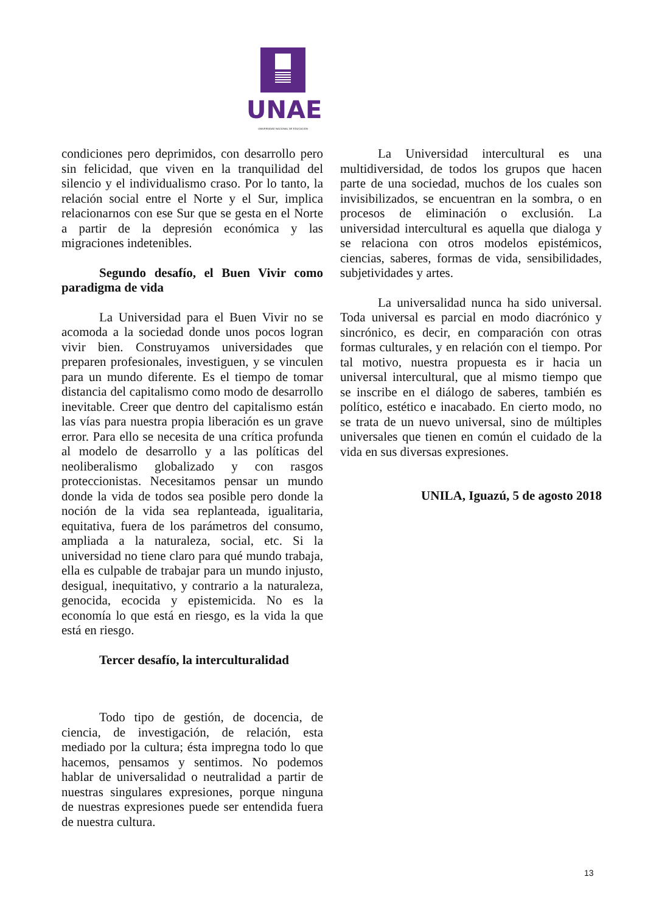UNAE
UNIVERSIDAD NACIONAL DE EDUCACIÓN
condiciones pero deprimidos, con desarrollo pero sin felicidad, que viven en la tranquilidad del silencio y el individualismo craso. Por lo tanto, la relación social entre el Norte y el Sur, implica relacionarnos con ese Sur que se gesta en el Norte a partir de la depresión económica y las migraciones indetenibles.
Segundo desafío, el Buen Vivir como paradigma de vida
La Universidad para el Buen Vivir no se acomoda a la sociedad donde unos pocos logran vivir bien. Construyamos universidades que preparen profesionales, investiguen, y se vinculen para un mundo diferente. Es el tiempo de tomar distancia del capitalismo como modo de desarrollo inevitable. Creer que dentro del capitalismo están las vías para nuestra propia liberación es un grave error. Para ello se necesita de una crítica profunda al modelo de desarrollo y a las políticas del neoliberalismo globalizado y con rasgos proteccionistas. Necesitamos pensar un mundo donde la vida de todos sea posible pero donde la noción de la vida sea replanteada, igualitaria, equitativa, fuera de los parámetros del consumo, ampliada a la naturaleza, social, etc. Si la universidad no tiene claro para qué mundo trabaja, ella es culpable de trabajar para un mundo injusto, desigual, inequitativo, y contrario a la naturaleza, genocida, ecocida y epistemicida. No es la economía lo que está en riesgo, es la vida la que está en riesgo.
Tercer desafío, la interculturalidad
Todo tipo de gestión, de docencia, de ciencia, de investigación, de relación, esta mediado por la cultura; ésta impregna todo lo que hacemos, pensamos y sentimos. No podemos hablar de universalidad o neutralidad a partir de nuestras singulares expresiones, porque ninguna de nuestras expresiones puede ser entendida fuera de nuestra cultura.
La Universidad intercultural es una multidiversidad, de todos los grupos que hacen parte de una sociedad, muchos de los cuales son invisibilizados, se encuentran en la sombra, o en procesos de eliminación o exclusión. La universidad intercultural es aquella que dialoga y se relaciona con otros modelos epistémicos, ciencias, saberes, formas de vida, sensibilidades, subjetividades y artes.
La universalidad nunca ha sido universal. Toda universal es parcial en modo diacrónico y sincrónico, es decir, en comparación con otras formas culturales, y en relación con el tiempo. Por tal motivo, nuestra propuesta es ir hacia un universal intercultural, que al mismo tiempo que se inscribe en el diálogo de saberes, también es político, estético e inacabado. En cierto modo, no se trata de un nuevo universal, sino de múltiples universales que tienen en común el cuidado de la vida en sus diversas expresiones.
UNILA, Iguazú, 5 de agosto 2018
13